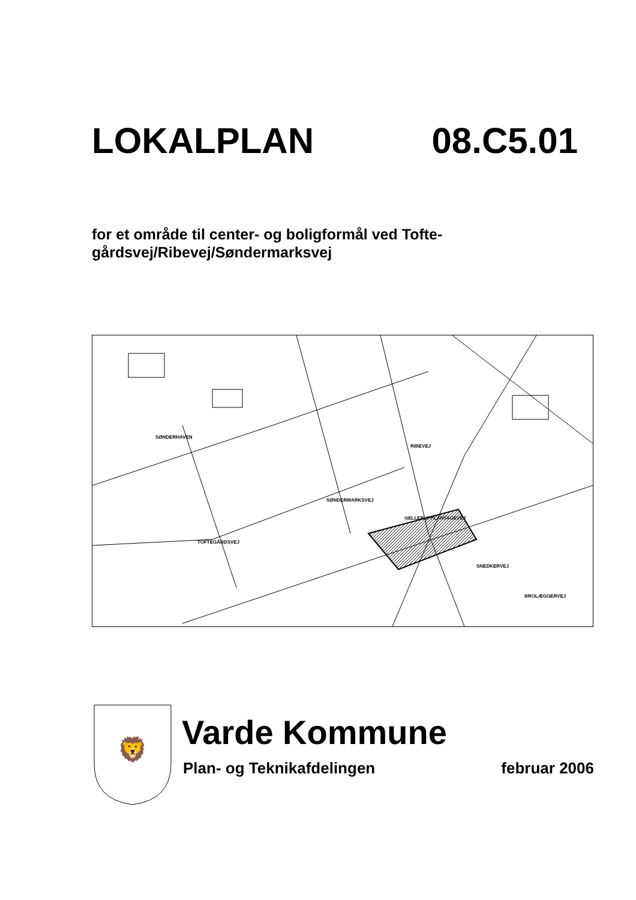LOKALPLAN 08.C5.01
for et område til center- og boligformål ved Tofte-
gårdsvej/Ribevej/Søndermarksvej
SØNDERHAVEN
SØNDERMARKSVEJ
TOFTEGÅRDSVEJ
RIBEVEJ
GELLERUPPLANTAGEVEJ
SNEDKERVEJ
BROLÆGGERVEJ
🦁
Varde Kommune
Plan- og Teknikafdelingen februar 2006